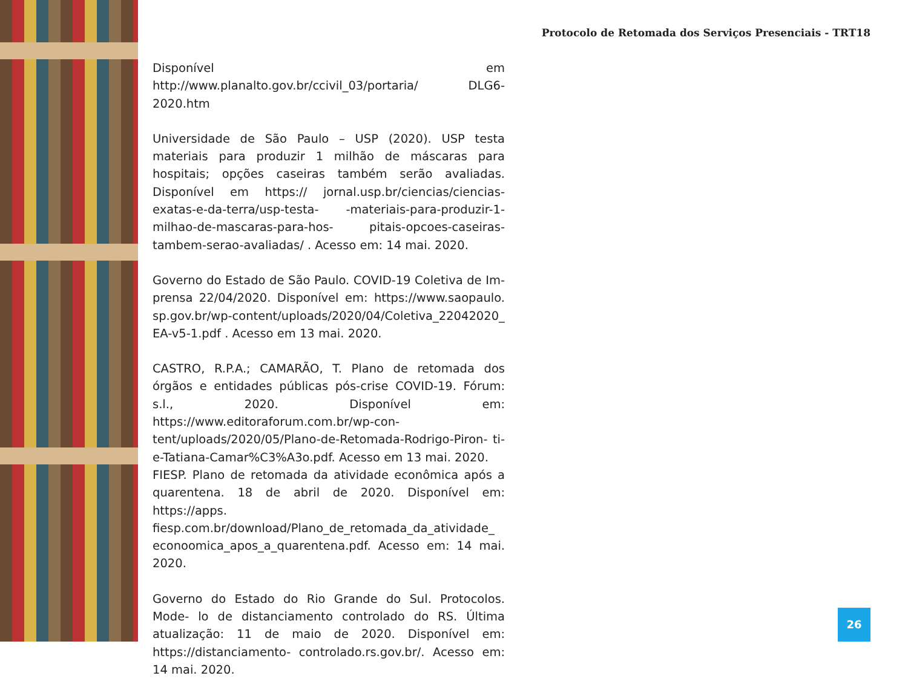Protocolo de Retomada dos Serviços Presenciais - TRT18
Disponível em http://www.planalto.gov.br/ccivil_03/portaria/ DLG6-2020.htm
Universidade de São Paulo – USP (2020). USP testa materiais para produzir 1 milhão de máscaras para hospitais; opções caseiras também serão avaliadas. Disponível em https:// jornal.usp.br/ciencias/ciencias-exatas-e-da-terra/usp-testa- -materiais-para-produzir-1-milhao-de-mascaras-para-hos- pitais-opcoes-caseiras-tambem-serao-avaliadas/ . Acesso em: 14 mai. 2020.
Governo do Estado de São Paulo. COVID-19 Coletiva de Im- prensa 22/04/2020. Disponível em: https://www.saopaulo. sp.gov.br/wp-content/uploads/2020/04/Coletiva_22042020_ EA-v5-1.pdf . Acesso em 13 mai. 2020.
CASTRO, R.P.A.; CAMARÃO, T. Plano de retomada dos órgãos e entidades públicas pós-crise COVID-19. Fórum: s.l., 2020. Disponível em: https://www.editoraforum.com.br/wp-con- tent/uploads/2020/05/Plano-de-Retomada-Rodrigo-Piron- ti-e-Tatiana-Camar%C3%A3o.pdf. Acesso em 13 mai. 2020.
FIESP. Plano de retomada da atividade econômica após a quarentena. 18 de abril de 2020. Disponível em: https://apps. fiesp.com.br/download/Plano_de_retomada_da_atividade_ econoomica_apos_a_quarentena.pdf. Acesso em: 14 mai. 2020.
Governo do Estado do Rio Grande do Sul. Protocolos. Mode- lo de distanciamento controlado do RS. Última atualização: 11 de maio de 2020. Disponível em: https://distanciamento- controlado.rs.gov.br/. Acesso em: 14 mai. 2020.
26